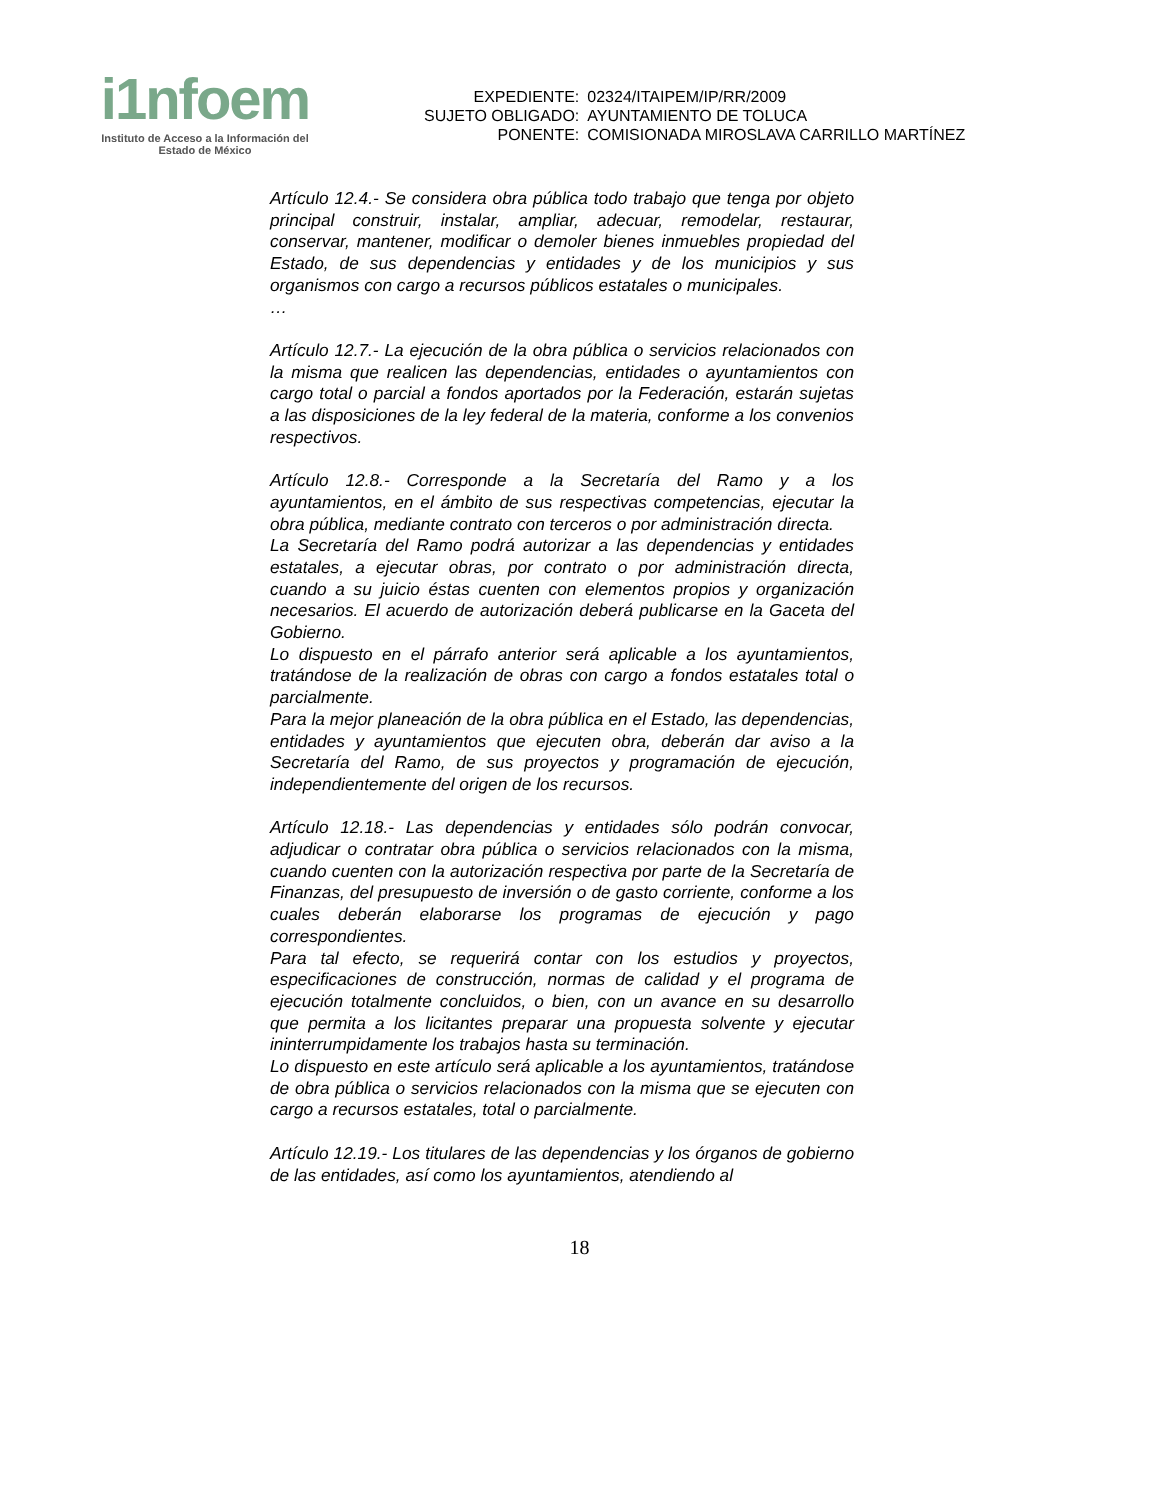i1nfoem
Instituto de Acceso a la Información del
Estado de México
| EXPEDIENTE: | 02324/ITAIPEM/IP/RR/2009 |
| SUJETO OBLIGADO: | AYUNTAMIENTO DE TOLUCA |
| PONENTE: | COMISIONADA MIROSLAVA CARRILLO MARTÍNEZ |
Artículo 12.4.- Se considera obra pública todo trabajo que tenga por objeto principal construir, instalar, ampliar, adecuar, remodelar, restaurar, conservar, mantener, modificar o demoler bienes inmuebles propiedad del Estado, de sus dependencias y entidades y de los municipios y sus organismos con cargo a recursos públicos estatales o municipales.
…
Artículo 12.7.- La ejecución de la obra pública o servicios relacionados con la misma que realicen las dependencias, entidades o ayuntamientos con cargo total o parcial a fondos aportados por la Federación, estarán sujetas a las disposiciones de la ley federal de la materia, conforme a los convenios respectivos.
Artículo 12.8.- Corresponde a la Secretaría del Ramo y a los ayuntamientos, en el ámbito de sus respectivas competencias, ejecutar la obra pública, mediante contrato con terceros o por administración directa.
La Secretaría del Ramo podrá autorizar a las dependencias y entidades estatales, a ejecutar obras, por contrato o por administración directa, cuando a su juicio éstas cuenten con elementos propios y organización necesarios. El acuerdo de autorización deberá publicarse en la Gaceta del Gobierno.
Lo dispuesto en el párrafo anterior será aplicable a los ayuntamientos, tratándose de la realización de obras con cargo a fondos estatales total o parcialmente.
Para la mejor planeación de la obra pública en el Estado, las dependencias, entidades y ayuntamientos que ejecuten obra, deberán dar aviso a la Secretaría del Ramo, de sus proyectos y programación de ejecución, independientemente del origen de los recursos.
Artículo 12.18.- Las dependencias y entidades sólo podrán convocar, adjudicar o contratar obra pública o servicios relacionados con la misma, cuando cuenten con la autorización respectiva por parte de la Secretaría de Finanzas, del presupuesto de inversión o de gasto corriente, conforme a los cuales deberán elaborarse los programas de ejecución y pago correspondientes.
Para tal efecto, se requerirá contar con los estudios y proyectos, especificaciones de construcción, normas de calidad y el programa de ejecución totalmente concluidos, o bien, con un avance en su desarrollo que permita a los licitantes preparar una propuesta solvente y ejecutar ininterrumpidamente los trabajos hasta su terminación.
Lo dispuesto en este artículo será aplicable a los ayuntamientos, tratándose de obra pública o servicios relacionados con la misma que se ejecuten con cargo a recursos estatales, total o parcialmente.
Artículo 12.19.- Los titulares de las dependencias y los órganos de gobierno de las entidades, así como los ayuntamientos, atendiendo al
18